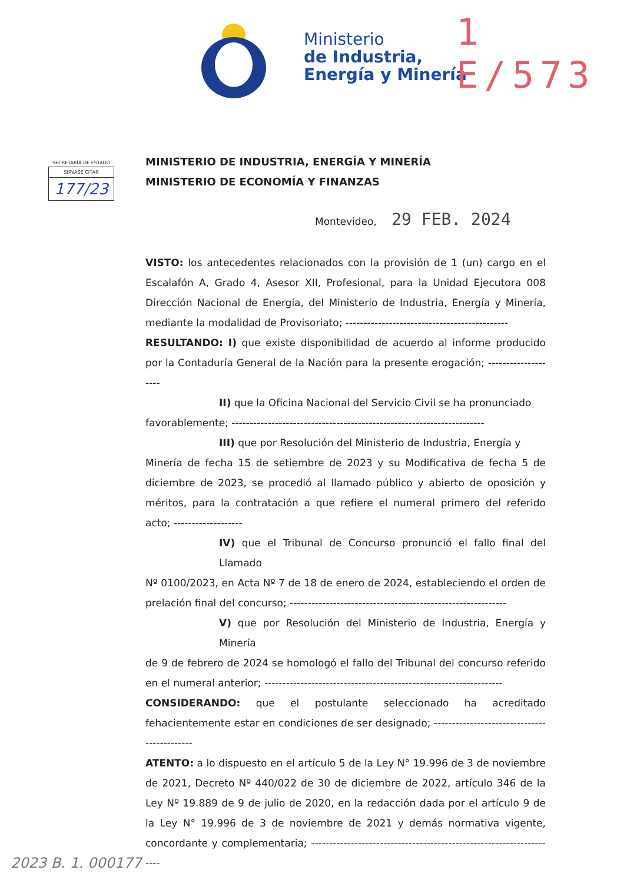Ministerio
de Industria,
Energía y Minería
1 E/573
SECRETARÍA DE ESTADO
SIRVASE CITAR
177/23
MINISTERIO DE INDUSTRIA, ENERGÍA Y MINERÍA
MINISTERIO DE ECONOMÍA Y FINANZAS
Montevideo, 29 FEB. 2024
VISTO: los antecedentes relacionados con la provisión de 1 (un) cargo en el Escalafón A, Grado 4, Asesor XII, Profesional, para la Unidad Ejecutora 008 Dirección Nacional de Energía, del Ministerio de Industria, Energía y Minería, mediante la modalidad de Provisoriato; ---------------------------------------------
RESULTANDO: I) que existe disponibilidad de acuerdo al informe producido por la Contaduría General de la Nación para la presente erogación; --------------------
II) que la Oficina Nacional del Servicio Civil se ha pronunciado
favorablemente; ----------------------------------------------------------------------
III) que por Resolución del Ministerio de Industria, Energía y
Minería de fecha 15 de setiembre de 2023 y su Modificativa de fecha 5 de diciembre de 2023, se procedió al llamado público y abierto de oposición y méritos, para la contratación a que refiere el numeral primero del referido acto; -------------------
IV) que el Tribunal de Concurso pronunció el fallo final del Llamado
Nº 0100/2023, en Acta Nº 7 de 18 de enero de 2024, estableciendo el orden de prelación final del concurso; ------------------------------------------------------------
V) que por Resolución del Ministerio de Industria, Energía y Minería
de 9 de febrero de 2024 se homologó el fallo del Tribunal del concurso referido en el numeral anterior; ------------------------------------------------------------------
CONSIDERANDO: que el postulante seleccionado ha acreditado fehacientemente estar en condiciones de ser designado; --------------------------------------------
ATENTO: a lo dispuesto en el artículo 5 de la Ley N° 19.996 de 3 de noviembre de 2021, Decreto Nº 440/022 de 30 de diciembre de 2022, artículo 346 de la Ley Nº 19.889 de 9 de julio de 2020, en la redacción dada por el artículo 9 de la Ley N° 19.996 de 3 de noviembre de 2021 y demás normativa vigente, concordante y complementaria; ---------------------------------------------------------------------
2023 B. 1. 000177